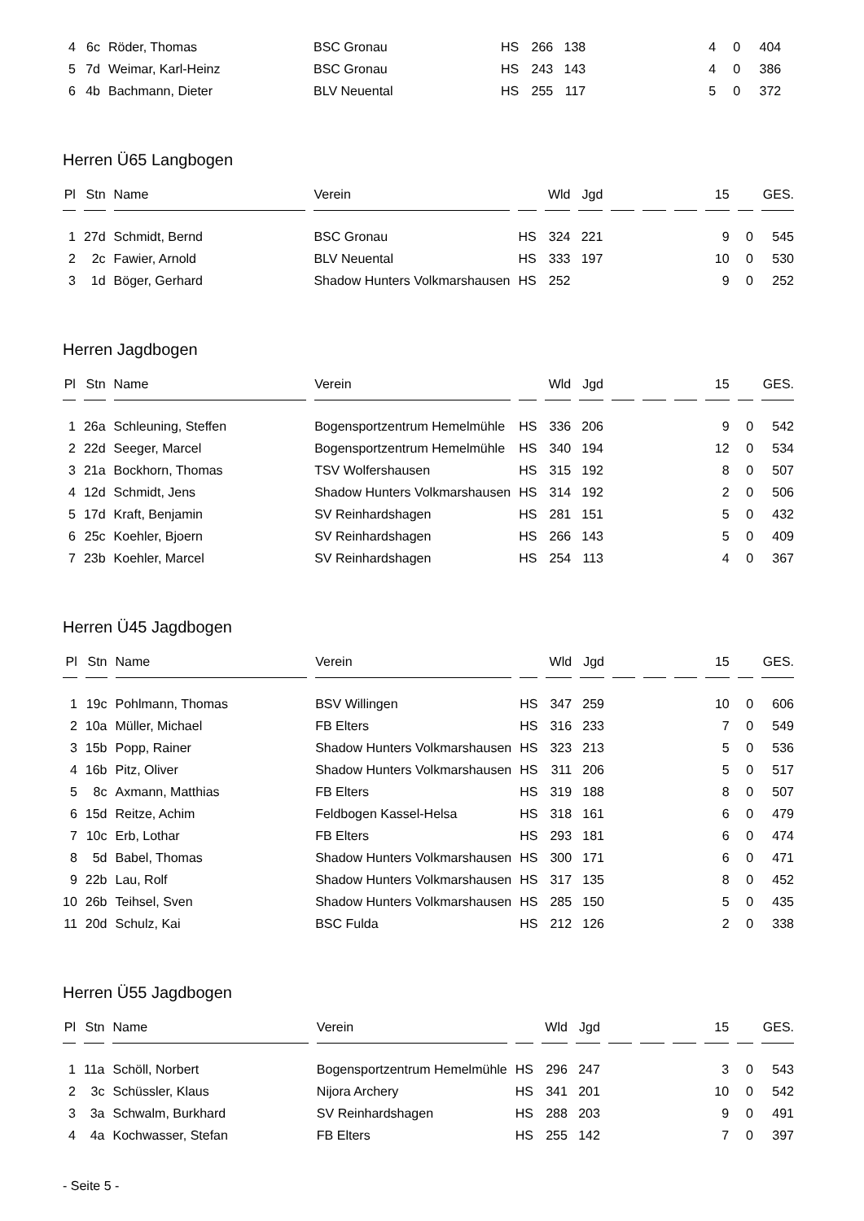| 4 | 6c | Röder, Thomas | BSC Gronau | HS | 266 | 138 | | | | 4 | 0 | 404 |
| 5 | 7d | Weimar, Karl-Heinz | BSC Gronau | HS | 243 | 143 | | | | 4 | 0 | 386 |
| 6 | 4b | Bachmann, Dieter | BLV Neuental | HS | 255 | 117 | | | | 5 | 0 | 372 |
Herren Ü65 Langbogen
| Pl | Stn | Name | Verein | | Wld | Jgd | | | | 15 | | GES. |
| --- | --- | --- | --- | --- | --- | --- | --- | --- | --- | --- | --- | --- |
| 1 | 27d | Schmidt, Bernd | BSC Gronau | HS | 324 | 221 | | | | 9 | 0 | 545 |
| 2 | 2c | Fawier, Arnold | BLV Neuental | HS | 333 | 197 | | | | 10 | 0 | 530 |
| 3 | 1d | Böger, Gerhard | Shadow Hunters Volkmarshausen | HS | 252 | | | | | 9 | 0 | 252 |
Herren Jagdbogen
| Pl | Stn | Name | Verein | | Wld | Jgd | | | | 15 | | GES. |
| --- | --- | --- | --- | --- | --- | --- | --- | --- | --- | --- | --- | --- |
| 1 | 26a | Schleuning, Steffen | Bogensportzentrum Hemelmühle | HS | 336 | 206 | | | | 9 | 0 | 542 |
| 2 | 22d | Seeger, Marcel | Bogensportzentrum Hemelmühle | HS | 340 | 194 | | | | 12 | 0 | 534 |
| 3 | 21a | Bockhorn, Thomas | TSV Wolfershausen | HS | 315 | 192 | | | | 8 | 0 | 507 |
| 4 | 12d | Schmidt, Jens | Shadow Hunters Volkmarshausen | HS | 314 | 192 | | | | 2 | 0 | 506 |
| 5 | 17d | Kraft, Benjamin | SV Reinhardshagen | HS | 281 | 151 | | | | 5 | 0 | 432 |
| 6 | 25c | Koehler, Bjoern | SV Reinhardshagen | HS | 266 | 143 | | | | 5 | 0 | 409 |
| 7 | 23b | Koehler, Marcel | SV Reinhardshagen | HS | 254 | 113 | | | | 4 | 0 | 367 |
Herren Ü45 Jagdbogen
| Pl | Stn | Name | Verein | | Wld | Jgd | | | | 15 | | GES. |
| --- | --- | --- | --- | --- | --- | --- | --- | --- | --- | --- | --- | --- |
| 1 | 19c | Pohlmann, Thomas | BSV Willingen | HS | 347 | 259 | | | | 10 | 0 | 606 |
| 2 | 10a | Müller, Michael | FB Elters | HS | 316 | 233 | | | | 7 | 0 | 549 |
| 3 | 15b | Popp, Rainer | Shadow Hunters Volkmarshausen | HS | 323 | 213 | | | | 5 | 0 | 536 |
| 4 | 16b | Pitz, Oliver | Shadow Hunters Volkmarshausen | HS | 311 | 206 | | | | 5 | 0 | 517 |
| 5 | 8c | Axmann, Matthias | FB Elters | HS | 319 | 188 | | | | 8 | 0 | 507 |
| 6 | 15d | Reitze, Achim | Feldbogen Kassel-Helsa | HS | 318 | 161 | | | | 6 | 0 | 479 |
| 7 | 10c | Erb, Lothar | FB Elters | HS | 293 | 181 | | | | 6 | 0 | 474 |
| 8 | 5d | Babel, Thomas | Shadow Hunters Volkmarshausen | HS | 300 | 171 | | | | 6 | 0 | 471 |
| 9 | 22b | Lau, Rolf | Shadow Hunters Volkmarshausen | HS | 317 | 135 | | | | 8 | 0 | 452 |
| 10 | 26b | Teihsel, Sven | Shadow Hunters Volkmarshausen | HS | 285 | 150 | | | | 5 | 0 | 435 |
| 11 | 20d | Schulz, Kai | BSC Fulda | HS | 212 | 126 | | | | 2 | 0 | 338 |
Herren Ü55 Jagdbogen
| Pl | Stn | Name | Verein | | Wld | Jgd | | | | 15 | | GES. |
| --- | --- | --- | --- | --- | --- | --- | --- | --- | --- | --- | --- | --- |
| 1 | 11a | Schöll, Norbert | Bogensportzentrum Hemelmühle | HS | 296 | 247 | | | | 3 | 0 | 543 |
| 2 | 3c | Schüssler, Klaus | Nijora Archery | HS | 341 | 201 | | | | 10 | 0 | 542 |
| 3 | 3a | Schwalm, Burkhard | SV Reinhardshagen | HS | 288 | 203 | | | | 9 | 0 | 491 |
| 4 | 4a | Kochwasser, Stefan | FB Elters | HS | 255 | 142 | | | | 7 | 0 | 397 |
- Seite 5 -